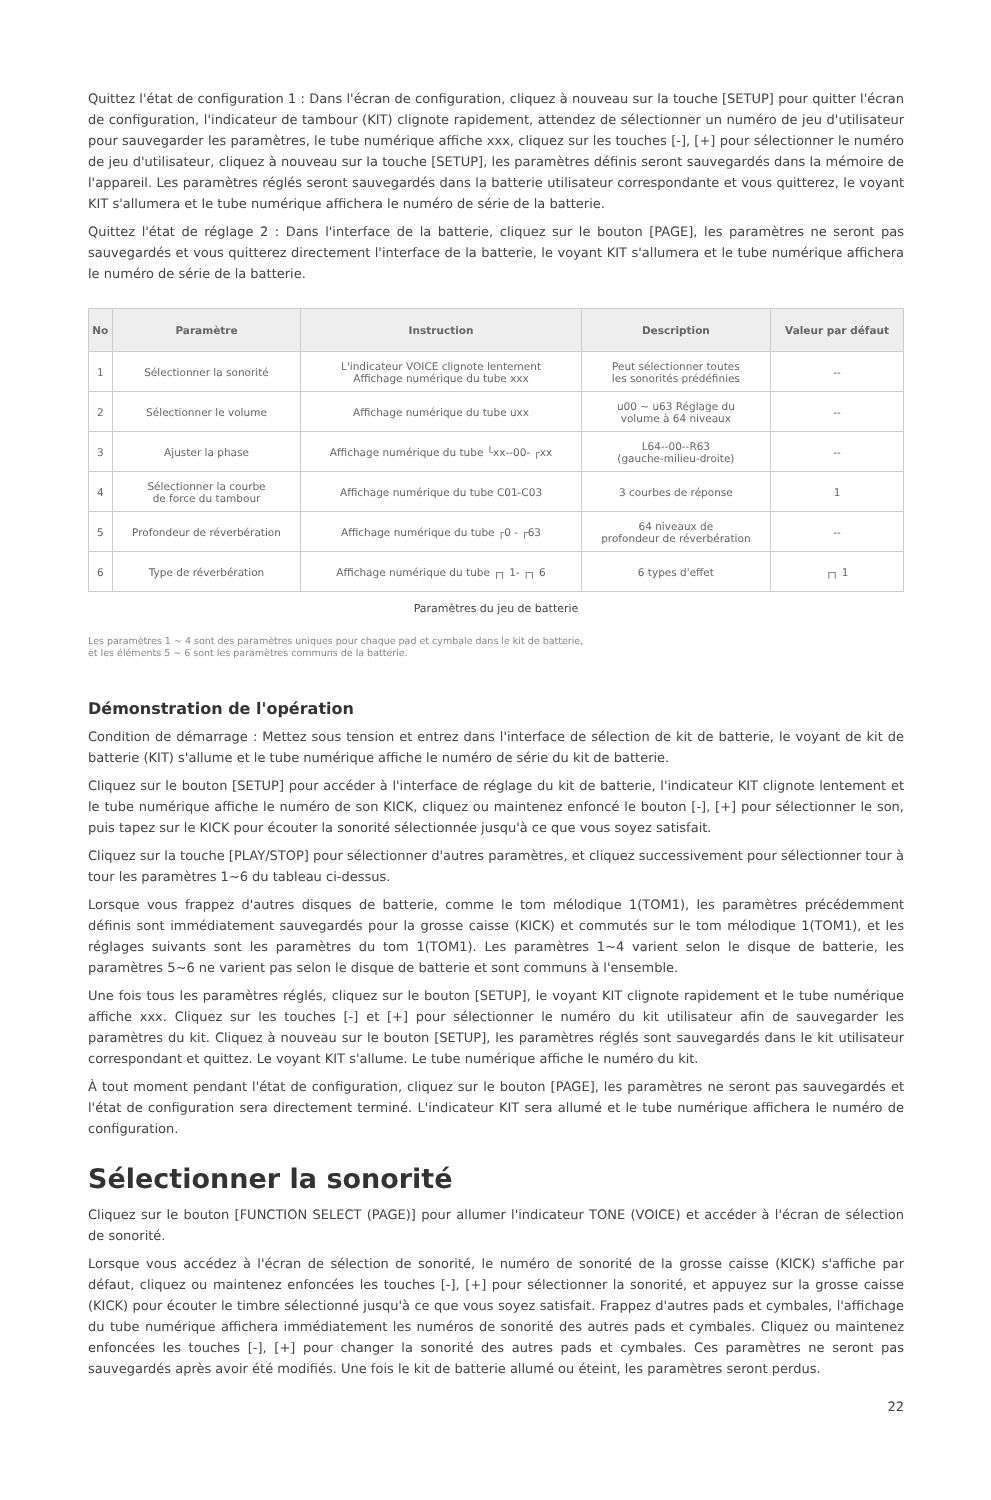Quittez l'état de configuration 1 : Dans l'écran de configuration, cliquez à nouveau sur la touche [SETUP] pour quitter l'écran de configuration, l'indicateur de tambour (KIT) clignote rapidement, attendez de sélectionner un numéro de jeu d'utilisateur pour sauvegarder les paramètres, le tube numérique affiche xxx, cliquez sur les touches [-], [+] pour sélectionner le numéro de jeu d'utilisateur, cliquez à nouveau sur la touche [SETUP], les paramètres définis seront sauvegardés dans la mémoire de l'appareil. Les paramètres réglés seront sauvegardés dans la batterie utilisateur correspondante et vous quitterez, le voyant KIT s'allumera et le tube numérique affichera le numéro de série de la batterie.
Quittez l'état de réglage 2 : Dans l'interface de la batterie, cliquez sur le bouton [PAGE], les paramètres ne seront pas sauvegardés et vous quitterez directement l'interface de la batterie, le voyant KIT s'allumera et le tube numérique affichera le numéro de série de la batterie.
| No | Paramètre | Instruction | Description | Valeur par défaut |
| --- | --- | --- | --- | --- |
| 1 | Sélectionner la sonorité | L'indicateur VOICE clignote lentement Affichage numérique du tube xxx | Peut sélectionner toutes les sonorités prédéfinies | -- |
| 2 | Sélectionner le volume | Affichage numérique du tube uxx | u00 ~ u63 Réglage du volume à 64 niveaux | -- |
| 3 | Ajuster la phase | Affichage numérique du tube └xx--00- ┌xx | L64--00--R63 (gauche-milieu-droite) | -- |
| 4 | Sélectionner la courbe de force du tambour | Affichage numérique du tube C01-C03 | 3 courbes de réponse | 1 |
| 5 | Profondeur de réverbération | Affichage numérique du tube ┌0 - ┌63 | 64 niveaux de profondeur de réverbération | -- |
| 6 | Type de réverbération | Affichage numérique du tube ┌┐ 1- ┌┐ 6 | 6 types d'effet | ┌┐ 1 |
Paramètres du jeu de batterie
Les paramètres 1 ~ 4 sont des paramètres uniques pour chaque pad et cymbale dans le kit de batterie,
et les éléments 5 ~ 6 sont les paramètres communs de la batterie.
Démonstration de l'opération
Condition de démarrage : Mettez sous tension et entrez dans l'interface de sélection de kit de batterie, le voyant de kit de batterie (KIT) s'allume et le tube numérique affiche le numéro de série du kit de batterie.
Cliquez sur le bouton [SETUP] pour accéder à l'interface de réglage du kit de batterie, l'indicateur KIT clignote lentement et le tube numérique affiche le numéro de son KICK, cliquez ou maintenez enfoncé le bouton [-], [+] pour sélectionner le son, puis tapez sur le KICK pour écouter la sonorité sélectionnée jusqu'à ce que vous soyez satisfait.
Cliquez sur la touche [PLAY/STOP] pour sélectionner d'autres paramètres, et cliquez successivement pour sélectionner tour à tour les paramètres 1~6 du tableau ci-dessus.
Lorsque vous frappez d'autres disques de batterie, comme le tom mélodique 1(TOM1), les paramètres précédemment définis sont immédiatement sauvegardés pour la grosse caisse (KICK) et commutés sur le tom mélodique 1(TOM1), et les réglages suivants sont les paramètres du tom 1(TOM1). Les paramètres 1~4 varient selon le disque de batterie, les paramètres 5~6 ne varient pas selon le disque de batterie et sont communs à l'ensemble.
Une fois tous les paramètres réglés, cliquez sur le bouton [SETUP], le voyant KIT clignote rapidement et le tube numérique affiche xxx. Cliquez sur les touches [-] et [+] pour sélectionner le numéro du kit utilisateur afin de sauvegarder les paramètres du kit. Cliquez à nouveau sur le bouton [SETUP], les paramètres réglés sont sauvegardés dans le kit utilisateur correspondant et quittez. Le voyant KIT s'allume. Le tube numérique affiche le numéro du kit.
À tout moment pendant l'état de configuration, cliquez sur le bouton [PAGE], les paramètres ne seront pas sauvegardés et l'état de configuration sera directement terminé. L'indicateur KIT sera allumé et le tube numérique affichera le numéro de configuration.
Sélectionner la sonorité
Cliquez sur le bouton [FUNCTION SELECT (PAGE)] pour allumer l'indicateur TONE (VOICE) et accéder à l'écran de sélection de sonorité.
Lorsque vous accédez à l'écran de sélection de sonorité, le numéro de sonorité de la grosse caisse (KICK) s'affiche par défaut, cliquez ou maintenez enfoncées les touches [-], [+] pour sélectionner la sonorité, et appuyez sur la grosse caisse (KICK) pour écouter le timbre sélectionné jusqu'à ce que vous soyez satisfait. Frappez d'autres pads et cymbales, l'affichage du tube numérique affichera immédiatement les numéros de sonorité des autres pads et cymbales. Cliquez ou maintenez enfoncées les touches [-], [+] pour changer la sonorité des autres pads et cymbales. Ces paramètres ne seront pas sauvegardés après avoir été modifiés. Une fois le kit de batterie allumé ou éteint, les paramètres seront perdus.
22